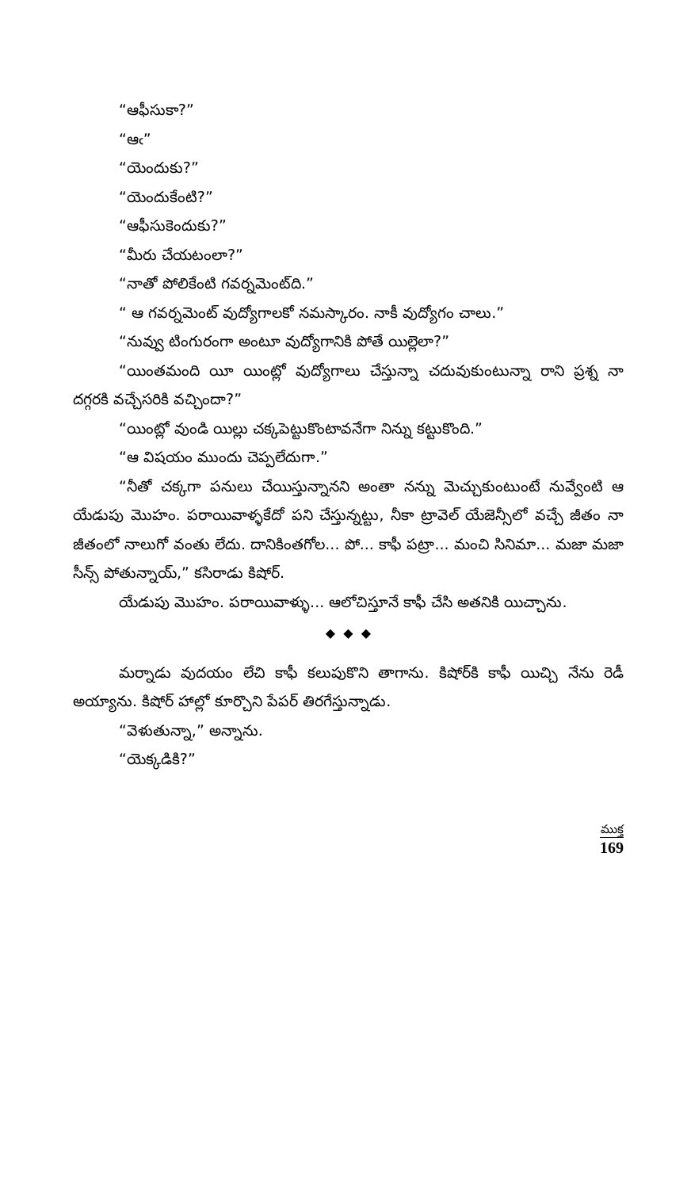“ఆఫీసుకా?”
“ఆఁ”
“యెందుకు?”
“యెందుకేంటి?”
“ఆఫీసుకెందుకు?”
“మీరు చేయటంలా?”
“నాతో పోలికేంటి గవర్నమెంట్‌ది.”
“ ఆ గవర్నమెంట్ వుద్యోగాలకో నమస్కారం. నాకీ వుద్యోగం చాలు.”
“నువ్వు టింగురంగా అంటూ వుద్యోగానికి పోతే యిల్లెలా?”
“యింతమంది యీ యింట్లో వుద్యోగాలు చేస్తున్నా చదువుకుంటున్నా రాని ప్రశ్న నా దగ్గరకి వచ్చేసరికి వచ్చిందా?”
“యింట్లో వుండి యిల్లు చక్కపెట్టుకొంటావనేగా నిన్ను కట్టుకొంది.”
“ఆ విషయం ముందు చెప్పలేదుగా.”
“నీతో చక్కగా పనులు చేయిస్తున్నానని అంతా నన్ను మెచ్చుకుంటుంటే నువ్వేంటి ఆ యేడుపు మొహం. పరాయివాళ్ళకేదో పని చేస్తున్నట్టు, నీకా ట్రావెల్ యేజెన్సీలో వచ్చే జీతం నా జీతంలో నాలుగో వంతు లేదు. దానికింతగోల... పో... కాఫీ పట్రా... మంచి సినిమా... మజా మజా సీన్స్ పోతున్నాయ్,” కసిరాడు కిషోర్.
యేడుపు మొహం. పరాయివాళ్ళు... ఆలోచిస్తూనే కాఫీ చేసి అతనికి యిచ్చాను.
◆ ◆ ◆
మర్నాడు వుదయం లేచి కాఫీ కలుపుకొని తాగాను. కిషోర్‌కి కాఫీ యిచ్చి నేను రెడీ అయ్యాను. కిషోర్ హాల్లో కూర్చొని పేపర్ తిరగేస్తున్నాడు.
“వెళుతున్నా,” అన్నాను.
“యెక్కడికి?”
ముక్త
169